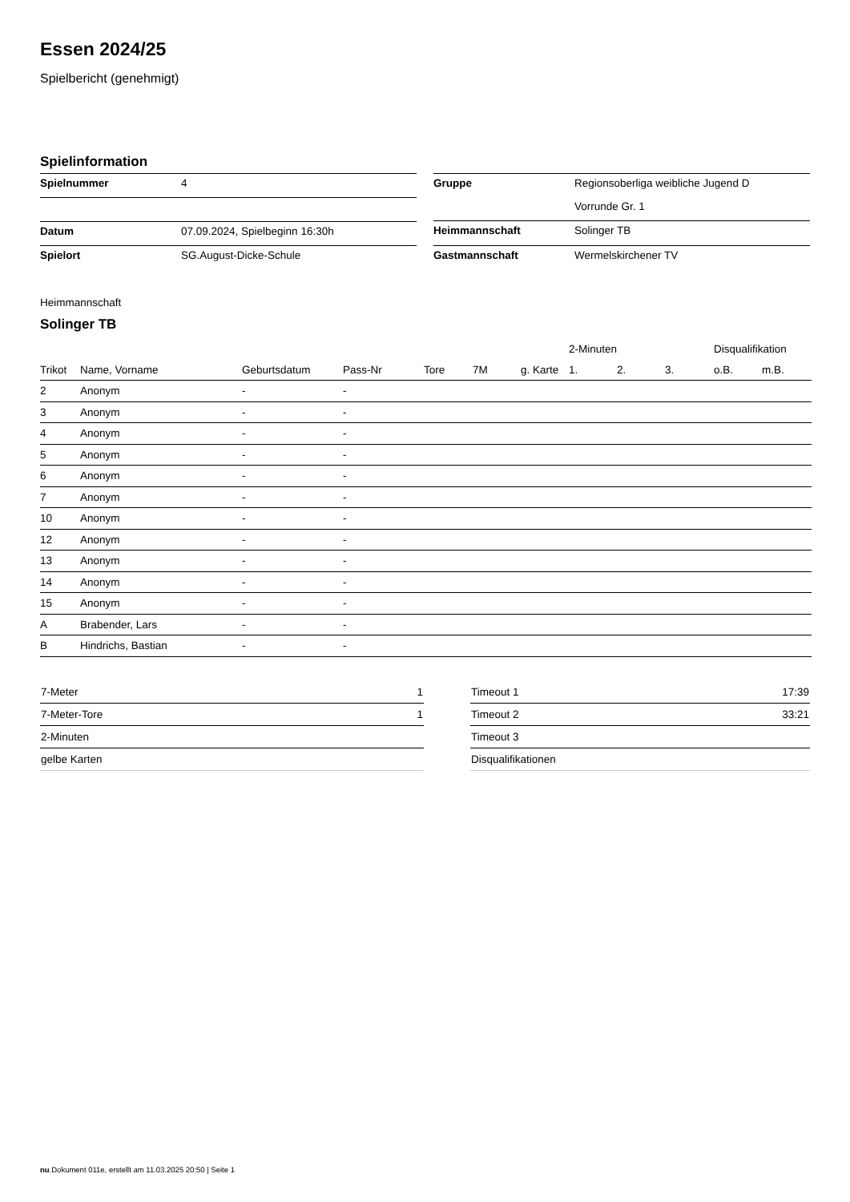Essen 2024/25
Spielbericht (genehmigt)
Spielinformation
| Spielnummer | 4 |
| Datum | 07.09.2024, Spielbeginn 16:30h |
| Spielort | SG.August-Dicke-Schule |
| Gruppe | Regionsoberliga weibliche Jugend D |
| | Vorrunde Gr. 1 |
| Heimmannschaft | Solinger TB |
| Gastmannschaft | Wermelskirchener TV |
Heimmannschaft
Solinger TB
| | | | | | | | 2-Minuten | | | Disqualifikation | |
| --- | --- | --- | --- | --- | --- | --- | --- | --- | --- | --- | --- |
| Trikot | Name, Vorname | Geburtsdatum | Pass-Nr | Tore | 7M | g. Karte | 1. | 2. | 3. | o.B. | m.B. |
| 2 | Anonym | - | - | | | | | | | | |
| 3 | Anonym | - | - | | | | | | | | |
| 4 | Anonym | - | - | | | | | | | | |
| 5 | Anonym | - | - | | | | | | | | |
| 6 | Anonym | - | - | | | | | | | | |
| 7 | Anonym | - | - | | | | | | | | |
| 10 | Anonym | - | - | | | | | | | | |
| 12 | Anonym | - | - | | | | | | | | |
| 13 | Anonym | - | - | | | | | | | | |
| 14 | Anonym | - | - | | | | | | | | |
| 15 | Anonym | - | - | | | | | | | | |
| A | Brabender, Lars | - | - | | | | | | | | |
| B | Hindrichs, Bastian | - | - | | | | | | | | |
| 7-Meter | 1 |
| 7-Meter-Tore | 1 |
| 2-Minuten | |
| gelbe Karten | |
| Timeout 1 | 17:39 |
| Timeout 2 | 33:21 |
| Timeout 3 | |
| Disqualifikationen | |
nu.Dokument 011e, erstellt am 11.03.2025 20:50 | Seite 1